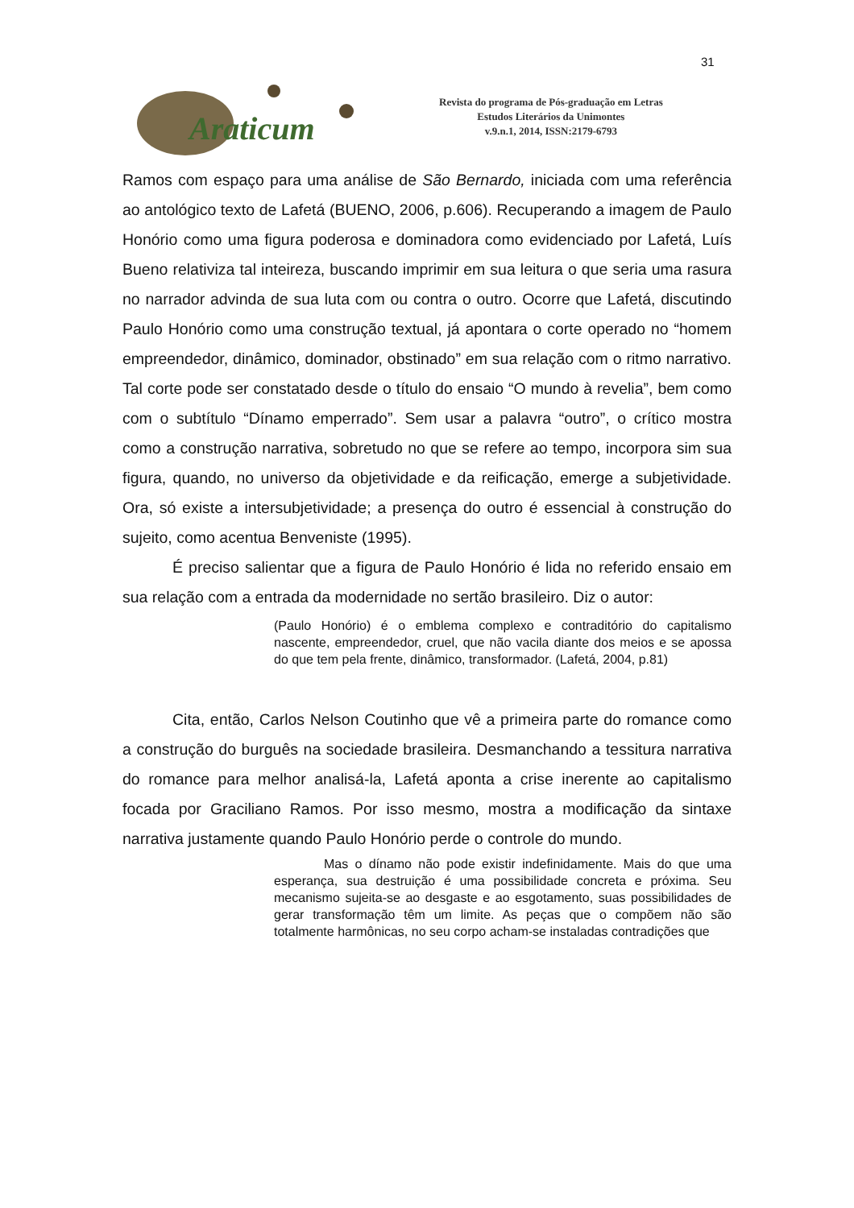31
Araticum
Revista do programa de Pós-graduação em Letras
Estudos Literários da Unimontes
v.9.n.1, 2014, ISSN:2179-6793
Ramos com espaço para uma análise de São Bernardo, iniciada com uma referência ao antológico texto de Lafetá (BUENO, 2006, p.606). Recuperando a imagem de Paulo Honório como uma figura poderosa e dominadora como evidenciado por Lafetá, Luís Bueno relativiza tal inteireza, buscando imprimir em sua leitura o que seria uma rasura no narrador advinda de sua luta com ou contra o outro. Ocorre que Lafetá, discutindo Paulo Honório como uma construção textual, já apontara o corte operado no “homem empreendedor, dinâmico, dominador, obstinado” em sua relação com o ritmo narrativo. Tal corte pode ser constatado desde o título do ensaio “O mundo à revelia”, bem como com o subtítulo “Dínamo emperrado”. Sem usar a palavra “outro”, o crítico mostra como a construção narrativa, sobretudo no que se refere ao tempo, incorpora sim sua figura, quando, no universo da objetividade e da reificação, emerge a subjetividade. Ora, só existe a intersubjetividade; a presença do outro é essencial à construção do sujeito, como acentua Benveniste (1995).
É preciso salientar que a figura de Paulo Honório é lida no referido ensaio em sua relação com a entrada da modernidade no sertão brasileiro. Diz o autor:
(Paulo Honório) é o emblema complexo e contraditório do capitalismo nascente, empreendedor, cruel, que não vacila diante dos meios e se apossa do que tem pela frente, dinâmico, transformador. (Lafetá, 2004, p.81)
Cita, então, Carlos Nelson Coutinho que vê a primeira parte do romance como a construção do burguês na sociedade brasileira. Desmanchando a tessitura narrativa do romance para melhor analisá-la, Lafetá aponta a crise inerente ao capitalismo focada por Graciliano Ramos. Por isso mesmo, mostra a modificação da sintaxe narrativa justamente quando Paulo Honório perde o controle do mundo.
Mas o dínamo não pode existir indefinidamente. Mais do que uma esperança, sua destruição é uma possibilidade concreta e próxima. Seu mecanismo sujeita-se ao desgaste e ao esgotamento, suas possibilidades de gerar transformação têm um limite. As peças que o compõem não são totalmente harmônicas, no seu corpo acham-se instaladas contradições que